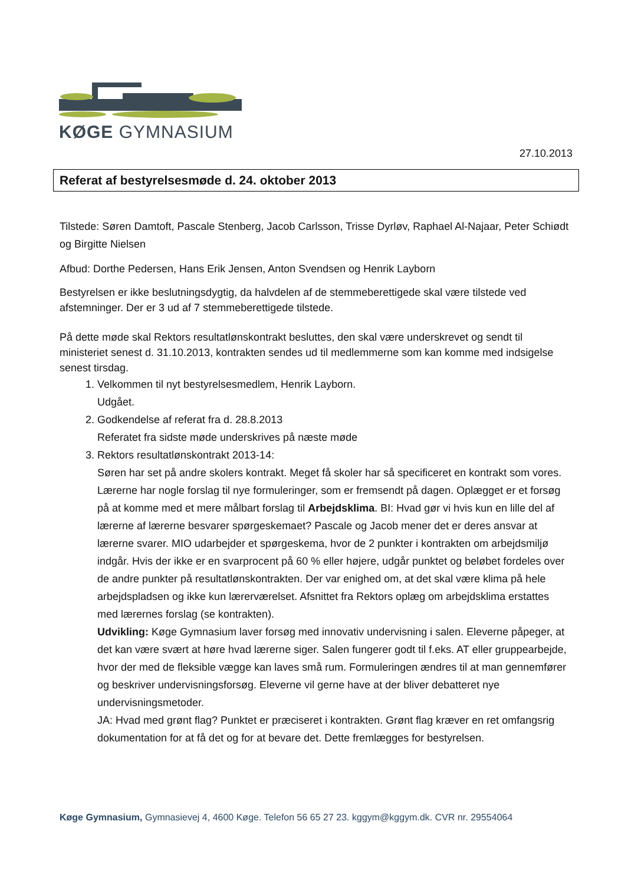KØGE GYMNASIUM
27.10.2013
Referat af bestyrelsesmøde d. 24. oktober 2013
Tilstede: Søren Damtoft, Pascale Stenberg, Jacob Carlsson, Trisse Dyrløv, Raphael Al-Najaar, Peter Schiødt og Birgitte Nielsen
Afbud: Dorthe Pedersen, Hans Erik Jensen, Anton Svendsen og Henrik Layborn
Bestyrelsen er ikke beslutningsdygtig, da halvdelen af de stemmeberettigede skal være tilstede ved afstemninger. Der er 3 ud af 7 stemmeberettigede tilstede.
På dette møde skal Rektors resultatlønskontrakt besluttes, den skal være underskrevet og sendt til ministeriet senest d. 31.10.2013, kontrakten sendes ud til medlemmerne som kan komme med indsigelse senest tirsdag.
1. Velkommen til nyt bestyrelsesmedlem, Henrik Layborn.
Udgået.
2. Godkendelse af referat fra d. 28.8.2013
Referatet fra sidste møde underskrives på næste møde
3. Rektors resultatlønskontrakt 2013-14:
Søren har set på andre skolers kontrakt. Meget få skoler har så specificeret en kontrakt som vores.
Lærerne har nogle forslag til nye formuleringer, som er fremsendt på dagen. Oplægget er et forsøg på at komme med et mere målbart forslag til Arbejdsklima. BI: Hvad gør vi hvis kun en lille del af lærerne af lærerne besvarer spørgeskemaet? Pascale og Jacob mener det er deres ansvar at lærerne svarer. MIO udarbejder et spørgeskema, hvor de 2 punkter i kontrakten om arbejdsmiljø indgår. Hvis der ikke er en svarprocent på 60 % eller højere, udgår punktet og beløbet fordeles over de andre punkter på resultatlønskontrakten. Der var enighed om, at det skal være klima på hele arbejdspladsen og ikke kun lærerværelset. Afsnittet fra Rektors oplæg om arbejdsklima erstattes med lærernes forslag (se kontrakten).
Udvikling: Køge Gymnasium laver forsøg med innovativ undervisning i salen. Eleverne påpeger, at det kan være svært at høre hvad lærerne siger. Salen fungerer godt til f.eks. AT eller gruppearbejde, hvor der med de fleksible vægge kan laves små rum. Formuleringen ændres til at man gennemfører og beskriver undervisningsforsøg. Eleverne vil gerne have at der bliver debatteret nye undervisningsmetoder.
JA: Hvad med grønt flag? Punktet er præciseret i kontrakten. Grønt flag kræver en ret omfangsrig dokumentation for at få det og for at bevare det. Dette fremlægges for bestyrelsen.
Køge Gymnasium, Gymnasievej 4, 4600 Køge. Telefon 56 65 27 23. kggym@kggym.dk. CVR nr. 29554064